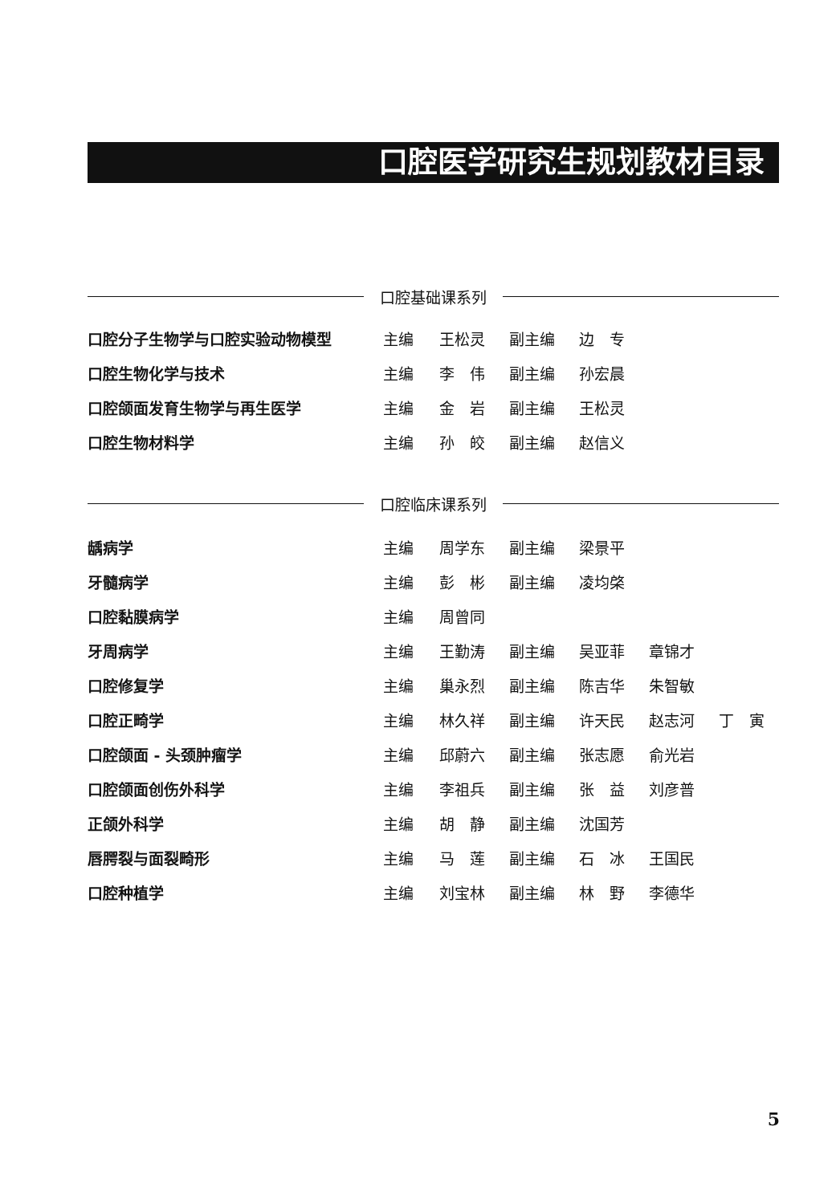口腔医学研究生规划教材目录
口腔基础课系列
| 口腔分子生物学与口腔实验动物模型 | 主编 | 王松灵 | 副主编 | 边 专 |
| 口腔生物化学与技术 | 主编 | 李 伟 | 副主编 | 孙宏晨 |
| 口腔颌面发育生物学与再生医学 | 主编 | 金 岩 | 副主编 | 王松灵 |
| 口腔生物材料学 | 主编 | 孙 皎 | 副主编 | 赵信义 |
口腔临床课系列
| 龋病学 | 主编 | 周学东 | 副主编 | 梁景平 | | |
| 牙髓病学 | 主编 | 彭 彬 | 副主编 | 凌均棨 | | |
| 口腔黏膜病学 | 主编 | 周曾同 | | | | |
| 牙周病学 | 主编 | 王勤涛 | 副主编 | 吴亚菲 | 章锦才 | |
| 口腔修复学 | 主编 | 巢永烈 | 副主编 | 陈吉华 | 朱智敏 | |
| 口腔正畸学 | 主编 | 林久祥 | 副主编 | 许天民 | 赵志河 | 丁 寅 |
| 口腔颌面 - 头颈肿瘤学 | 主编 | 邱蔚六 | 副主编 | 张志愿 | 俞光岩 | |
| 口腔颌面创伤外科学 | 主编 | 李祖兵 | 副主编 | 张 益 | 刘彦普 | |
| 正颌外科学 | 主编 | 胡 静 | 副主编 | 沈国芳 | | |
| 唇腭裂与面裂畸形 | 主编 | 马 莲 | 副主编 | 石 冰 | 王国民 | |
| 口腔种植学 | 主编 | 刘宝林 | 副主编 | 林 野 | 李德华 | |
5